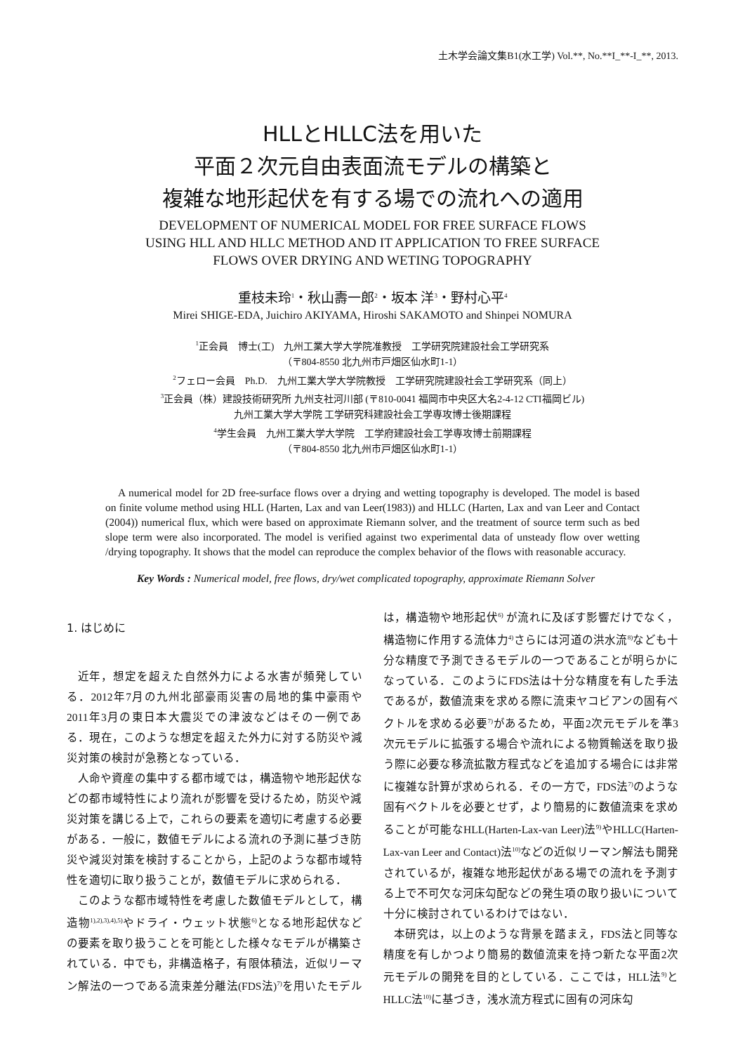土木学会論文集B1(水工学) Vol.**, No.**I_**-I_**, 2013.
HLLとHLLC法を用いた
平面２次元自由表面流モデルの構築と
複雑な地形起伏を有する場での流れへの適用
DEVELOPMENT OF NUMERICAL MODEL FOR FREE SURFACE FLOWS
USING HLL AND HLLC METHOD AND IT APPLICATION TO FREE SURFACE
FLOWS OVER DRYING AND WETING TOPOGRAPHY
重枝未玲<sup>1</sup>・秋山壽一郎<sup>2</sup>・坂本 洋<sup>3</sup>・野村心平<sup>4</sup>
Mirei SHIGE-EDA, Juichiro AKIYAMA, Hiroshi SAKAMOTO and Shinpei NOMURA
<sup>1</sup> 正会員　博士(工)　九州工業大学大学院准教授　工学研究院建設社会工学研究系
（〒804-8550 北九州市戸畑区仙水町1-1）
<sup>2</sup> フェロー会員　Ph.D.　九州工業大学大学院教授　工学研究院建設社会工学研究系（同上）
<sup>3</sup> 正会員（株）建設技術研究所 九州支社河川部 (〒810-0041 福岡市中央区大名2-4-12 CTI福岡ビル)
九州工業大学大学院 工学研究科建設社会工学専攻博士後期課程
<sup>4</sup> 学生会員　九州工業大学大学院　工学府建設社会工学専攻博士前期課程
（〒804-8550 北九州市戸畑区仙水町1-1）
A numerical model for 2D free-surface flows over a drying and wetting topography is developed. The model is based on finite volume method using HLL (Harten, Lax and van Leer(1983)) and HLLC (Harten, Lax and van Leer and Contact (2004)) numerical flux, which were based on approximate Riemann solver, and the treatment of source term such as bed slope term were also incorporated. The model is verified against two experimental data of unsteady flow over wetting /drying topography. It shows that the model can reproduce the complex behavior of the flows with reasonable accuracy.
Key Words : Numerical model, free flows, dry/wet complicated topography, approximate Riemann Solver
1. はじめに
近年，想定を超えた自然外力による水害が頻発している．2012年7月の九州北部豪雨災害の局地的集中豪雨や2011年3月の東日本大震災での津波などはその一例である．現在，このような想定を超えた外力に対する防災や減災対策の検討が急務となっている．
人命や資産の集中する都市域では，構造物や地形起伏などの都市域特性により流れが影響を受けるため，防災や減災対策を講じる上で，これらの要素を適切に考慮する必要がある．一般に，数値モデルによる流れの予測に基づき防災や減災対策を検討することから，上記のような都市域特性を適切に取り扱うことが，数値モデルに求められる．
このような都市域特性を考慮した数値モデルとして，構造物<sup>1),2),3),4),5)</sup>やドライ・ウェット状態<sup>6)</sup>となる地形起伏などの要素を取り扱うことを可能とした様々なモデルが構築されている．中でも，非構造格子，有限体積法，近似リーマン解法の一つである流束差分離法(FDS法)<sup>7)</sup>を用いたモデルは，構造物や地形起伏<sup>6)</sup> が流れに及ぼす影響だけでなく，構造物に作用する流体力<sup>4)</sup>さらには河道の洪水流<sup>8)</sup>なども十分な精度で予測できるモデルの一つであることが明らかになっている．このようにFDS法は十分な精度を有した手法であるが，数値流束を求める際に流束ヤコビアンの固有ベクトルを求める必要<sup>7)</sup>があるため，平面2次元モデルを準3次元モデルに拡張する場合や流れによる物質輸送を取り扱う際に必要な移流拡散方程式などを追加する場合には非常に複雑な計算が求められる．その一方で，FDS法<sup>7)</sup>のような固有ベクトルを必要とせず，より簡易的に数値流束を求めることが可能なHLL(Harten-Lax-van Leer)法<sup>9)</sup>やHLLC(Harten-Lax-van Leer and Contact)法<sup>10)</sup>などの近似リーマン解法も開発されているが，複雑な地形起伏がある場での流れを予測する上で不可欠な河床勾配などの発生項の取り扱いについて十分に検討されているわけではない．
本研究は，以上のような背景を踏まえ，FDS法と同等な精度を有しかつより簡易的数値流束を持つ新たな平面2次元モデルの開発を目的としている．ここでは，HLL法<sup>9)</sup>とHLLC法<sup>10)</sup>に基づき，浅水流方程式に固有の河床勾